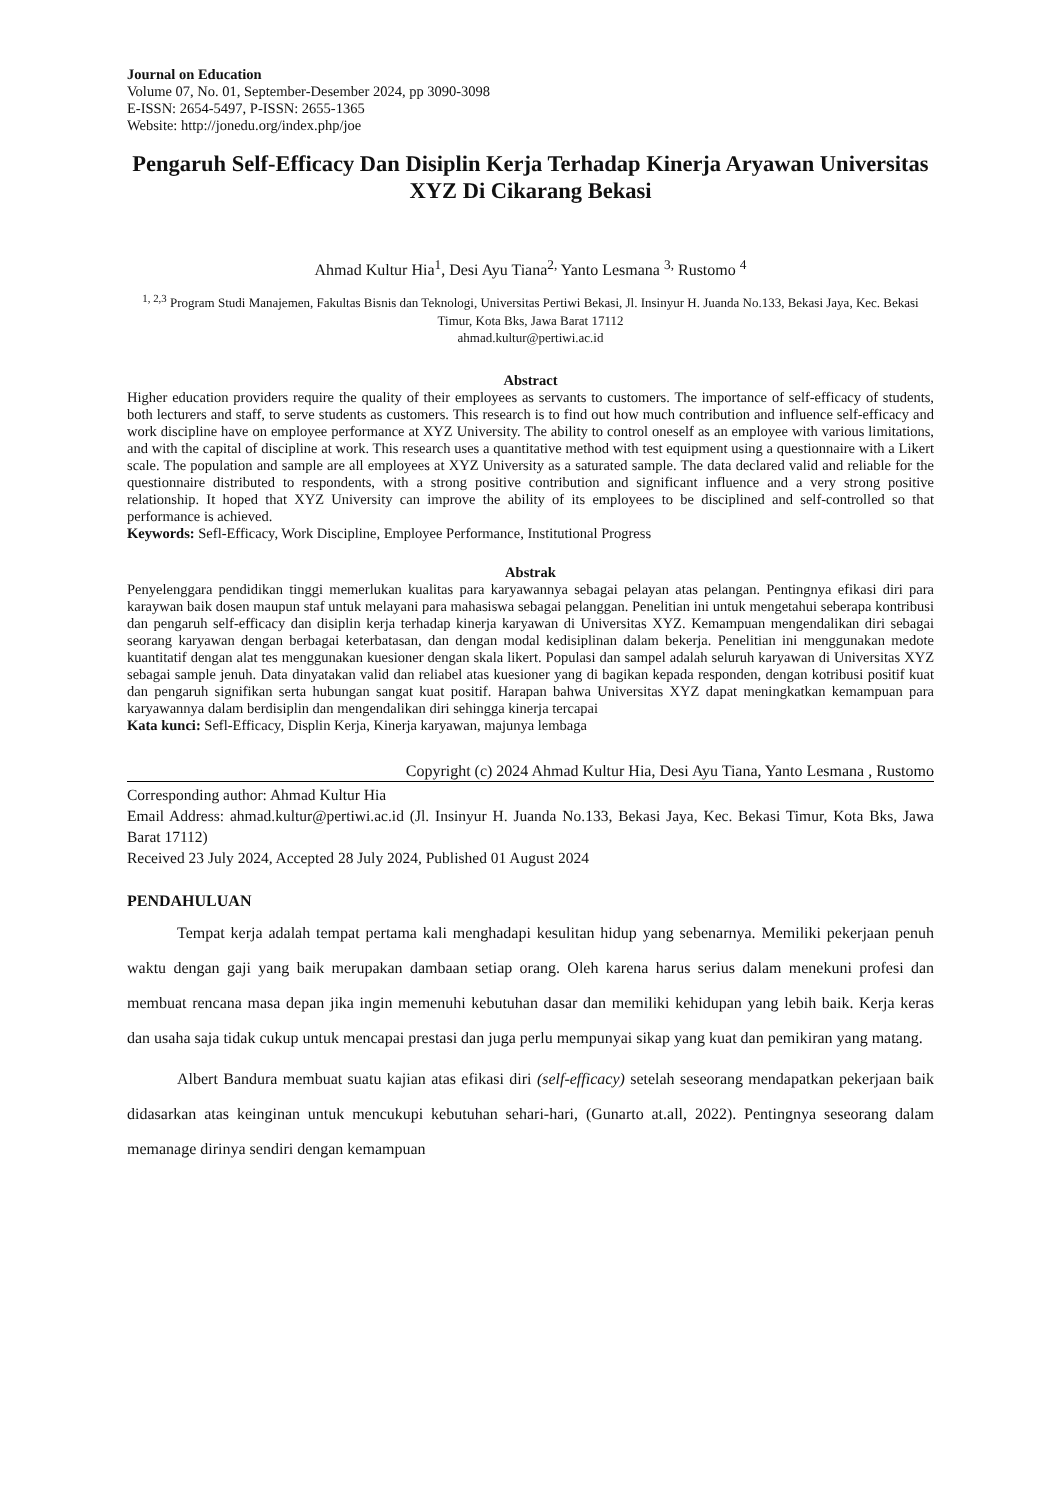Journal on Education
Volume 07, No. 01, September-Desember 2024, pp 3090-3098
E-ISSN: 2654-5497, P-ISSN: 2655-1365
Website: http://jonedu.org/index.php/joe
Pengaruh Self-Efficacy Dan Disiplin Kerja Terhadap Kinerja Aryawan Universitas XYZ Di Cikarang Bekasi
Ahmad Kultur Hia<sup>1</sup>, Desi Ayu Tiana<sup>2,</sup> Yanto Lesmana <sup>3,</sup> Rustomo <sup>4</sup>
<sup>1, 2,3</sup> Program Studi Manajemen, Fakultas Bisnis dan Teknologi, Universitas Pertiwi Bekasi, Jl. Insinyur H. Juanda No.133, Bekasi Jaya, Kec. Bekasi Timur, Kota Bks, Jawa Barat 17112
ahmad.kultur@pertiwi.ac.id
Abstract
Higher education providers require the quality of their employees as servants to customers. The importance of self-efficacy of students, both lecturers and staff, to serve students as customers. This research is to find out how much contribution and influence self-efficacy and work discipline have on employee performance at XYZ University. The ability to control oneself as an employee with various limitations, and with the capital of discipline at work. This research uses a quantitative method with test equipment using a questionnaire with a Likert scale. The population and sample are all employees at XYZ University as a saturated sample. The data declared valid and reliable for the questionnaire distributed to respondents, with a strong positive contribution and significant influence and a very strong positive relationship. It hoped that XYZ University can improve the ability of its employees to be disciplined and self-controlled so that performance is achieved.
Keywords: Sefl-Efficacy, Work Discipline, Employee Performance, Institutional Progress
Abstrak
Penyelenggara pendidikan tinggi memerlukan kualitas para karyawannya sebagai pelayan atas pelangan. Pentingnya efikasi diri para karaywan baik dosen maupun staf untuk melayani para mahasiswa sebagai pelanggan. Penelitian ini untuk mengetahui seberapa kontribusi dan pengaruh self-efficacy dan disiplin kerja terhadap kinerja karyawan di Universitas XYZ. Kemampuan mengendalikan diri sebagai seorang karyawan dengan berbagai keterbatasan, dan dengan modal kedisiplinan dalam bekerja. Penelitian ini menggunakan medote kuantitatif dengan alat tes menggunakan kuesioner dengan skala likert. Populasi dan sampel adalah seluruh karyawan di Universitas XYZ sebagai sample jenuh. Data dinyatakan valid dan reliabel atas kuesioner yang di bagikan kepada responden, dengan kotribusi positif kuat dan pengaruh signifikan serta hubungan sangat kuat positif. Harapan bahwa Universitas XYZ dapat meningkatkan kemampuan para karyawannya dalam berdisiplin dan mengendalikan diri sehingga kinerja tercapai
Kata kunci: Sefl-Efficacy, Displin Kerja, Kinerja karyawan, majunya lembaga
Copyright (c) 2024 Ahmad Kultur Hia, Desi Ayu Tiana, Yanto Lesmana , Rustomo
Corresponding author: Ahmad Kultur Hia
Email Address: ahmad.kultur@pertiwi.ac.id (Jl. Insinyur H. Juanda No.133, Bekasi Jaya, Kec. Bekasi Timur, Kota Bks, Jawa Barat 17112)
Received 23 July 2024, Accepted 28 July 2024, Published 01 August 2024
PENDAHULUAN
Tempat kerja adalah tempat pertama kali menghadapi kesulitan hidup yang sebenarnya. Memiliki pekerjaan penuh waktu dengan gaji yang baik merupakan dambaan setiap orang. Oleh karena harus serius dalam menekuni profesi dan membuat rencana masa depan jika ingin memenuhi kebutuhan dasar dan memiliki kehidupan yang lebih baik. Kerja keras dan usaha saja tidak cukup untuk mencapai prestasi dan juga perlu mempunyai sikap yang kuat dan pemikiran yang matang.
Albert Bandura membuat suatu kajian atas efikasi diri (self-efficacy) setelah seseorang mendapatkan pekerjaan baik didasarkan atas keinginan untuk mencukupi kebutuhan sehari-hari, (Gunarto at.all, 2022). Pentingnya seseorang dalam memanage dirinya sendiri dengan kemampuan